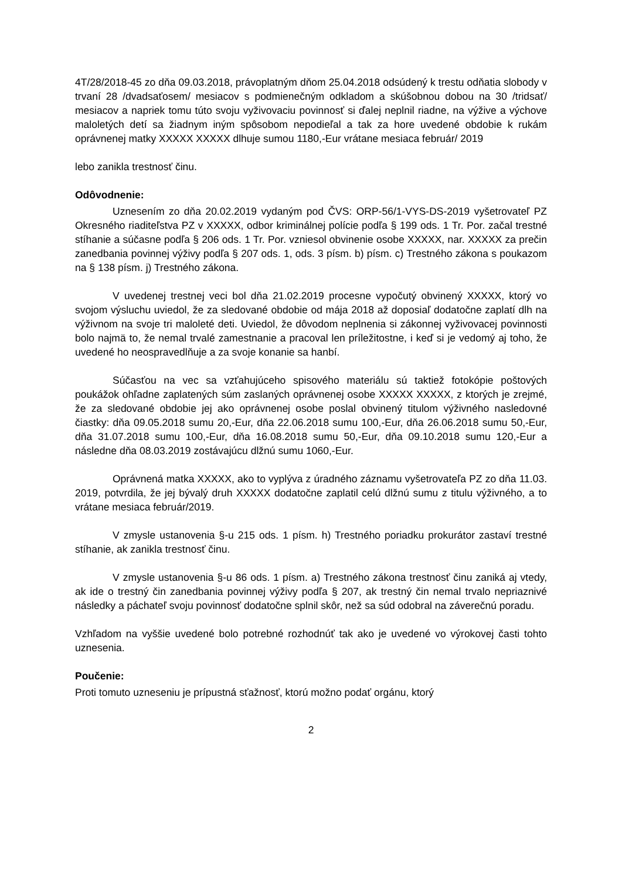4T/28/2018-45 zo dňa 09.03.2018, právoplatným dňom 25.04.2018 odsúdený k trestu odňatia slobody v trvaní 28 /dvadsaťosem/ mesiacov s podmienečným odkladom a skúšobnou dobou na 30 /tridsať/ mesiacov a napriek tomu túto svoju vyživovaciu povinnosť si ďalej neplnil riadne, na výžive a výchove maloletých detí sa žiadnym iným spôsobom nepodieľal a tak za hore uvedené obdobie k rukám oprávnenej matky XXXXX XXXXX dlhuje sumou 1180,-Eur vrátane mesiaca február/ 2019
lebo zanikla trestnosť činu.
Odôvodnenie:
Uznesením zo dňa 20.02.2019 vydaným pod ČVS: ORP-56/1-VYS-DS-2019 vyšetrovateľ PZ Okresného riaditeľstva PZ v XXXXX, odbor kriminálnej polície podľa § 199 ods. 1 Tr. Por. začal trestné stíhanie a súčasne podľa § 206 ods. 1 Tr. Por. vzniesol obvinenie osobe XXXXX, nar. XXXXX za prečin zanedbania povinnej výživy podľa § 207 ods. 1, ods. 3 písm. b) písm. c) Trestného zákona s poukazom na § 138 písm. j) Trestného zákona.
V uvedenej trestnej veci bol dňa 21.02.2019 procesne vypočutý obvinený XXXXX, ktorý vo svojom výsluchu uviedol, že za sledované obdobie od mája 2018 až doposiaľ dodatočne zaplatí dlh na výživnom na svoje tri maloleté deti. Uviedol, že dôvodom neplnenia si zákonnej vyživovacej povinnosti bolo najmä to, že nemal trvalé zamestnanie a pracoval len príležitostne, i keď si je vedomý aj toho, že uvedené ho neospravedlňuje a za svoje konanie sa hanbí.
Súčasťou na vec sa vzťahujúceho spisového materiálu sú taktiež fotokópie poštových poukážok ohľadne zaplatených súm zaslaných oprávnenej osobe XXXXX XXXXX, z ktorých je zrejmé, že za sledované obdobie jej ako oprávnenej osobe poslal obvinený titulom výživného nasledovné čiastky: dňa 09.05.2018 sumu 20,-Eur, dňa 22.06.2018 sumu 100,-Eur, dňa 26.06.2018 sumu 50,-Eur, dňa 31.07.2018 sumu 100,-Eur, dňa 16.08.2018 sumu 50,-Eur, dňa 09.10.2018 sumu 120,-Eur a následne dňa 08.03.2019 zostávajúcu dlžnú sumu 1060,-Eur.
Oprávnená matka XXXXX, ako to vyplýva z úradného záznamu vyšetrovateľa PZ zo dňa 11.03. 2019, potvrdila, že jej bývalý druh XXXXX dodatočne zaplatil celú dlžnú sumu z titulu výživného, a to vrátane mesiaca február/2019.
V zmysle ustanovenia §-u 215 ods. 1 písm. h) Trestného poriadku prokurátor zastaví trestné stíhanie, ak zanikla trestnosť činu.
V zmysle ustanovenia §-u 86 ods. 1 písm. a) Trestného zákona trestnosť činu zaniká aj vtedy, ak ide o trestný čin zanedbania povinnej výživy podľa § 207, ak trestný čin nemal trvalo nepriaznivé následky a páchateľ svoju povinnosť dodatočne splnil skôr, než sa súd odobral na záverečnú poradu.
Vzhľadom na vyššie uvedené bolo potrebné rozhodnúť tak ako je uvedené vo výrokovej časti tohto uznesenia.
Poučenie:
Proti tomuto uzneseniu je prípustná sťažnosť, ktorú možno podať orgánu, ktorý
2